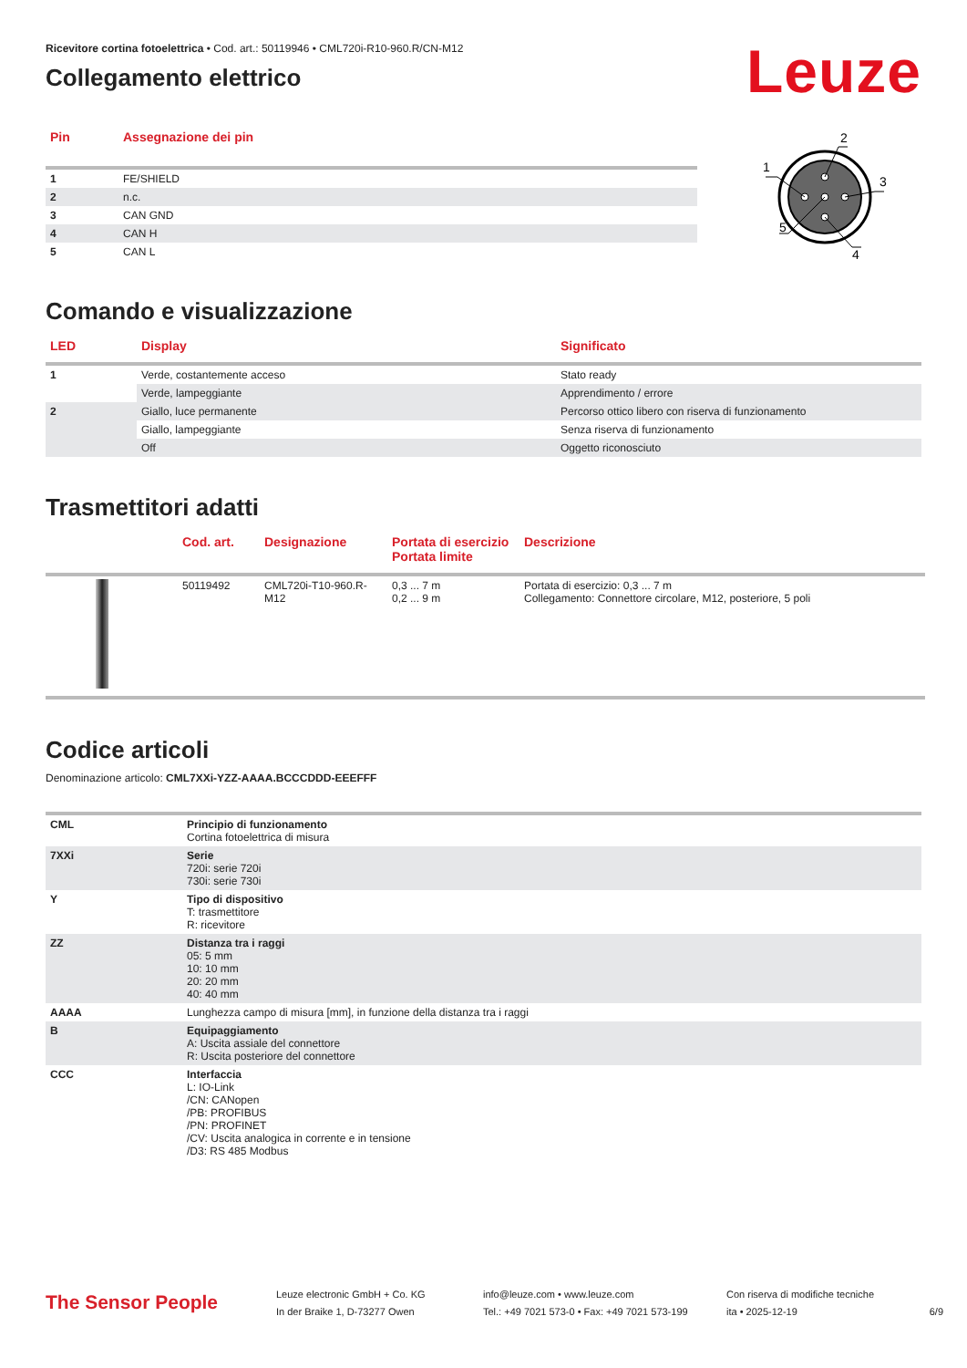Ricevitore cortina fotoelettrica • Cod. art.: 50119946 • CML720i-R10-960.R/CN-M12
Collegamento elettrico
Leuze
| Pin | Assegnazione dei pin |
| --- | --- |
| 1 | FE/SHIELD |
| 2 | n.c. |
| 3 | CAN GND |
| 4 | CAN H |
| 5 | CAN L |
2
1
3
5
4
Comando e visualizzazione
| LED | Display | Significato |
| --- | --- | --- |
| 1 | Verde, costantemente acceso | Stato ready |
| | Verde, lampeggiante | Apprendimento / errore |
| 2 | Giallo, luce permanente | Percorso ottico libero con riserva di funzionamento |
| | Giallo, lampeggiante | Senza riserva di funzionamento |
| | Off | Oggetto riconosciuto |
Trasmettitori adatti
| | Cod. art. | Designazione | Portata di esercizio Portata limite | Descrizione |
| --- | --- | --- | --- | --- |
| | 50119492 | CML720i-T10-960.R-M12 | 0,3 ... 7 m 0,2 ... 9 m | Portata di esercizio: 0,3 ... 7 m Collegamento: Connettore circolare, M12, posteriore, 5 poli |
Codice articoli
Denominazione articolo: CML7XXi-YZZ-AAAA.BCCCDDD-EEEFFF
| CML | Principio di funzionamento Cortina fotoelettrica di misura |
| 7XXi | Serie 720i: serie 720i 730i: serie 730i |
| Y | Tipo di dispositivo T: trasmettitore R: ricevitore |
| ZZ | Distanza tra i raggi 05: 5 mm 10: 10 mm 20: 20 mm 40: 40 mm |
| AAAA | Lunghezza campo di misura [mm], in funzione della distanza tra i raggi |
| B | Equipaggiamento A: Uscita assiale del connettore R: Uscita posteriore del connettore |
| CCC | Interfaccia L: IO-Link /CN: CANopen /PB: PROFIBUS /PN: PROFINET /CV: Uscita analogica in corrente e in tensione /D3: RS 485 Modbus |
The Sensor People
Leuze electronic GmbH + Co. KG
In der Braike 1, D-73277 Owen
info@leuze.com • www.leuze.com
Tel.: +49 7021 573-0 • Fax: +49 7021 573-199
Con riserva di modifiche tecniche
ita • 2025-12-19
6/9